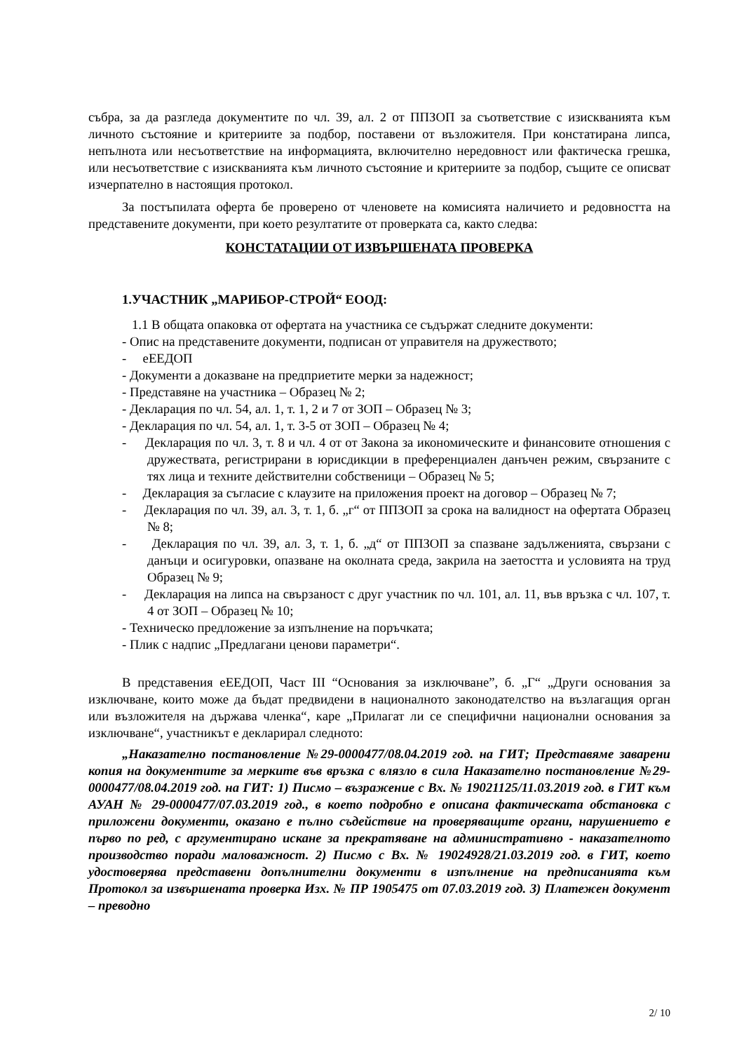събра, за да разгледа документите по чл. 39, ал. 2 от ППЗОП за съответствие с изискванията към личното състояние и критериите за подбор, поставени от възложителя. При констатирана липса, непълнота или несъответствие на информацията, включително нередовност или фактическа грешка, или несъответствие с изискванията към личното състояние и критериите за подбор, същите се описват изчерпателно в настоящия протокол.
За постъпилата оферта бе проверено от членовете на комисията наличието и редовността на представените документи, при което резултатите от проверката са, както следва:
КОНСТАТАЦИИ ОТ ИЗВЪРШЕНАТА ПРОВЕРКА
1.УЧАСТНИК „МАРИБОР-СТРОЙ“ ЕООД:
1.1 В общата опаковка от офертата на участника се съдържат следните документи:
- Опис на представените документи, подписан от управителя на дружеството;
- еЕЕДОП
- Документи а доказване на предприетите мерки за надежност;
- Представяне на участника – Образец № 2;
- Декларация по чл. 54, ал. 1, т. 1, 2 и 7 от ЗОП – Образец № 3;
- Декларация по чл. 54, ал. 1, т. 3-5 от ЗОП – Образец № 4;
- Декларация по чл. 3, т. 8 и чл. 4 от от Закона за икономическите и финансовите отношения с дружествата, регистрирани в юрисдикции в преференциален данъчен режим, свързаните с тях лица и техните действителни собственици – Образец № 5;
- Декларация за съгласие с клаузите на приложения проект на договор – Образец № 7;
- Декларация по чл. 39, ал. 3, т. 1, б. „г“ от ППЗОП за срока на валидност на офертата Образец № 8;
- Декларация по чл. 39, ал. 3, т. 1, б. „д“ от ППЗОП за спазване задълженията, свързани с данъци и осигуровки, опазване на околната среда, закрила на заетостта и условията на труд Образец № 9;
- Декларация на липса на свързаност с друг участник по чл. 101, ал. 11, във връзка с чл. 107, т. 4 от ЗОП – Образец № 10;
- Техническо предложение за изпълнение на поръчката;
- Плик с надпис „Предлагани ценови параметри“.
В представения еЕЕДОП, Част III “Основания за изключване”, б. „Г“ „Други основания за изключване, които може да бъдат предвидени в националното законодателство на възлагащия орган или възложителя на държава членка“, каре „Прилагат ли се специфични национални основания за изключване“, участникът е декларирал следното:
„Наказателно постановление №29-0000477/08.04.2019 год. на ГИТ; Представяме заварени копия на документите за мерките във връзка с влязло в сила Наказателно постановление №29-0000477/08.04.2019 год. на ГИТ: 1) Писмо – възражение с Вх. № 19021125/11.03.2019 год. в ГИТ към АУАН № 29-0000477/07.03.2019 год., в което подробно е описана фактическата обстановка с приложени документи, оказано е пълно съдействие на проверяващите органи, нарушението е първо по ред, с аргументирано искане за прекратяване на административно - наказателното производство поради маловажност. 2) Писмо с Вх. № 19024928/21.03.2019 год. в ГИТ, което удостоверява представени допълнителни документи в изпълнение на предписанията към Протокол за извършената проверка Изх. № ПР 1905475 от 07.03.2019 год. 3) Платежен документ – преводно
2/ 10